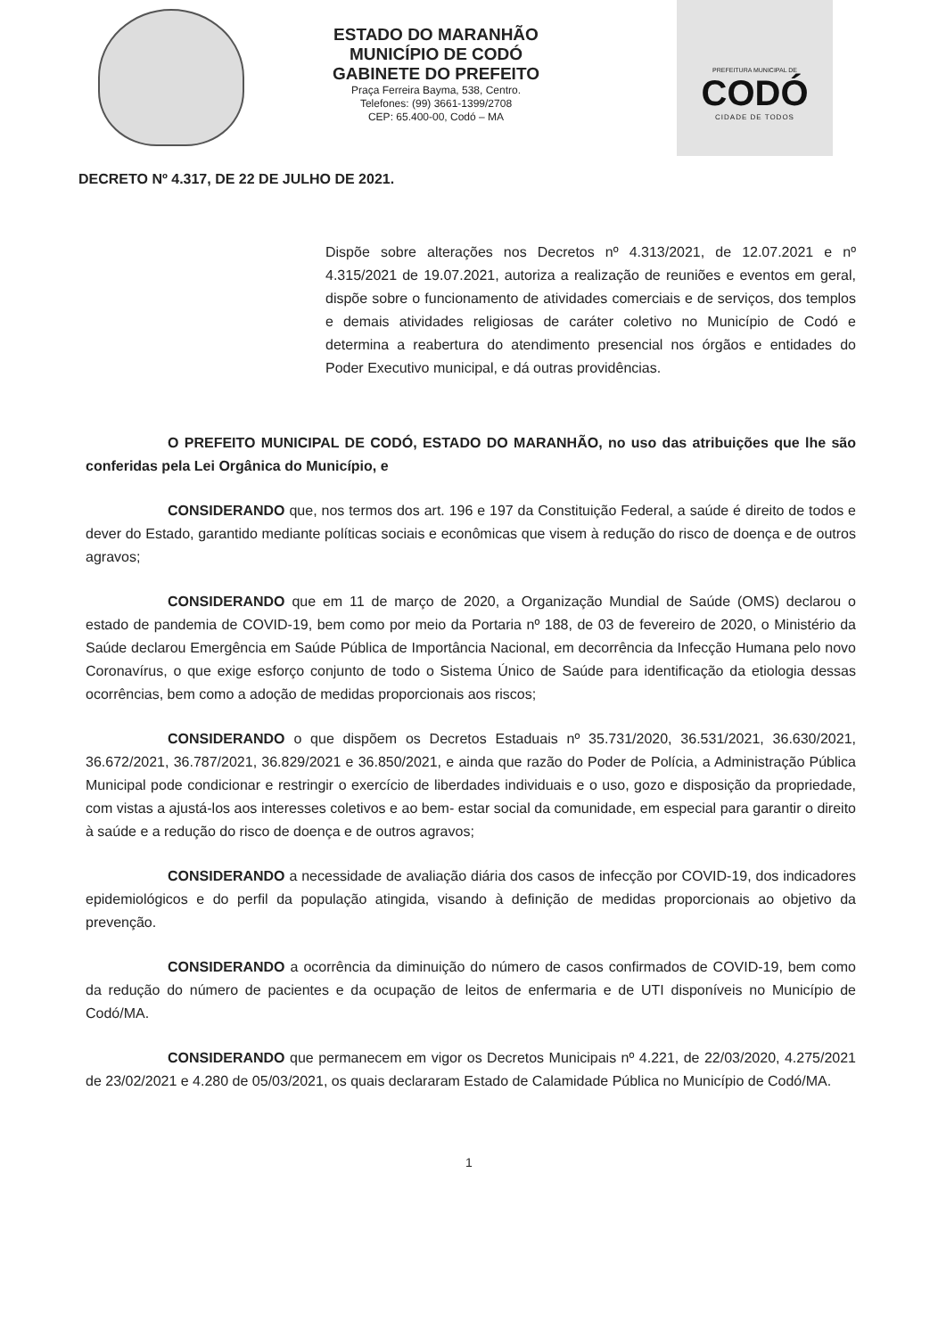ESTADO DO MARANHÃO
MUNICÍPIO DE CODÓ
GABINETE DO PREFEITO
Praça Ferreira Bayma, 538, Centro.
Telefones: (99) 3661-1399/2708
CEP: 65.400-00, Codó – MA
PREFEITURA MUNICIPAL DE
CODÓ
CIDADE DE TODOS
DECRETO Nº 4.317, DE 22 DE JULHO DE 2021.
Dispõe sobre alterações nos Decretos nº 4.313/2021, de 12.07.2021 e nº 4.315/2021 de 19.07.2021, autoriza a realização de reuniões e eventos em geral, dispõe sobre o funcionamento de atividades comerciais e de serviços, dos templos e demais atividades religiosas de caráter coletivo no Município de Codó e determina a reabertura do atendimento presencial nos órgãos e entidades do Poder Executivo municipal, e dá outras providências.
O PREFEITO MUNICIPAL DE CODÓ, ESTADO DO MARANHÃO, no uso das atribuições que lhe são conferidas pela Lei Orgânica do Município, e
CONSIDERANDO que, nos termos dos art. 196 e 197 da Constituição Federal, a saúde é direito de todos e dever do Estado, garantido mediante políticas sociais e econômicas que visem à redução do risco de doença e de outros agravos;
CONSIDERANDO que em 11 de março de 2020, a Organização Mundial de Saúde (OMS) declarou o estado de pandemia de COVID-19, bem como por meio da Portaria nº 188, de 03 de fevereiro de 2020, o Ministério da Saúde declarou Emergência em Saúde Pública de Importância Nacional, em decorrência da Infecção Humana pelo novo Coronavírus, o que exige esforço conjunto de todo o Sistema Único de Saúde para identificação da etiologia dessas ocorrências, bem como a adoção de medidas proporcionais aos riscos;
CONSIDERANDO o que dispõem os Decretos Estaduais nº 35.731/2020, 36.531/2021, 36.630/2021, 36.672/2021, 36.787/2021, 36.829/2021 e 36.850/2021, e ainda que razão do Poder de Polícia, a Administração Pública Municipal pode condicionar e restringir o exercício de liberdades individuais e o uso, gozo e disposição da propriedade, com vistas a ajustá-los aos interesses coletivos e ao bem- estar social da comunidade, em especial para garantir o direito à saúde e a redução do risco de doença e de outros agravos;
CONSIDERANDO a necessidade de avaliação diária dos casos de infecção por COVID-19, dos indicadores epidemiológicos e do perfil da população atingida, visando à definição de medidas proporcionais ao objetivo da prevenção.
CONSIDERANDO a ocorrência da diminuição do número de casos confirmados de COVID-19, bem como da redução do número de pacientes e da ocupação de leitos de enfermaria e de UTI disponíveis no Município de Codó/MA.
CONSIDERANDO que permanecem em vigor os Decretos Municipais nº 4.221, de 22/03/2020, 4.275/2021 de 23/02/2021 e 4.280 de 05/03/2021, os quais declararam Estado de Calamidade Pública no Município de Codó/MA.
1